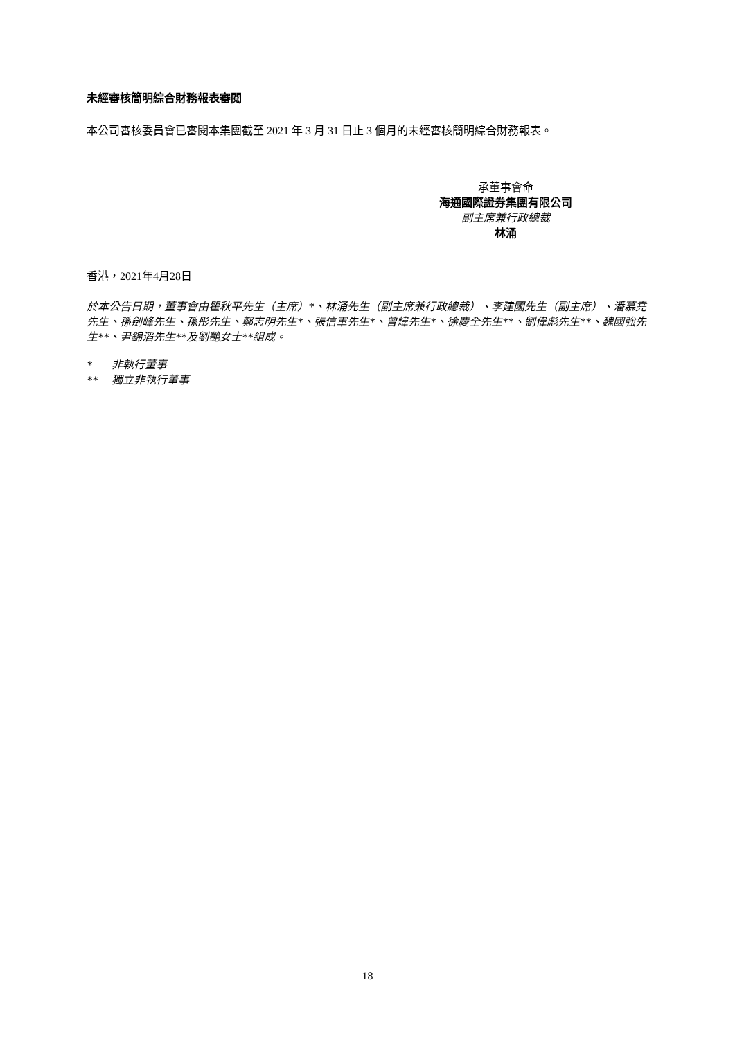未經審核簡明綜合財務報表審閱
本公司審核委員會已審閱本集團截至 2021 年 3 月 31 日止 3 個月的未經審核簡明綜合財務報表。
承董事會命
海通國際證券集團有限公司
副主席兼行政總裁
林涌
香港，2021年4月28日
於本公告日期，董事會由瞿秋平先生（主席）*、林涌先生（副主席兼行政總裁）、李建國先生（副主席）、潘慕堯先生、孫劍峰先生、孫彤先生、鄭志明先生*、張信軍先生*、曾煒先生*、徐慶全先生**、劉偉彪先生**、魏國強先生**、尹錦滔先生**及劉艷女士**組成。
* 非執行董事
** 獨立非執行董事
18